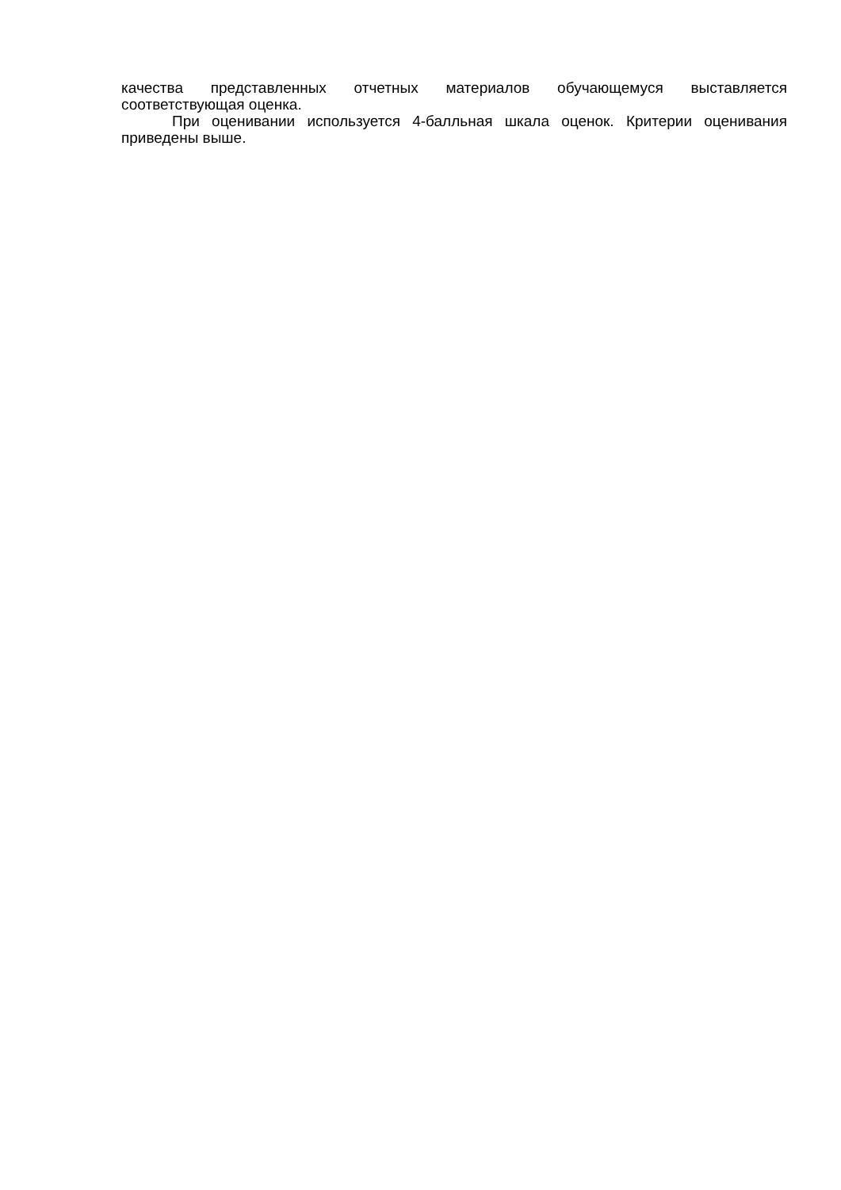качества представленных отчетных материалов обучающемуся выставляется соответствующая оценка.
При оценивании используется 4-балльная шкала оценок. Критерии оценивания приведены выше.